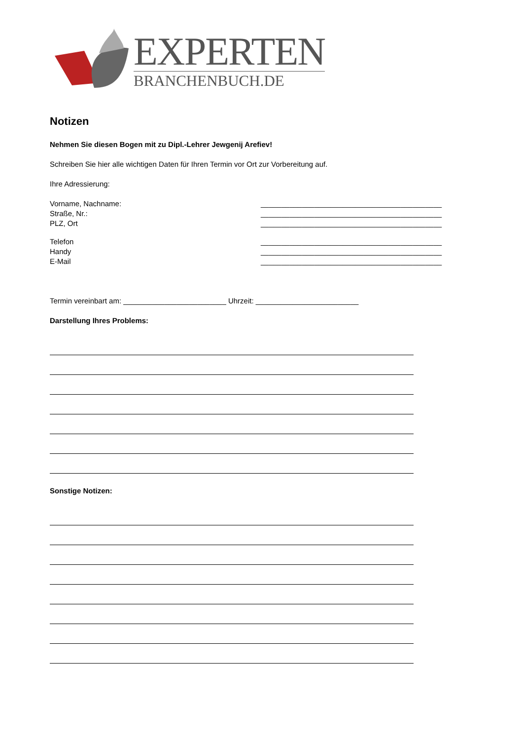EXPERTEN
BRANCHENBUCH.DE
Notizen
Nehmen Sie diesen Bogen mit zu Dipl.-Lehrer Jewgenij Arefiev!
Schreiben Sie hier alle wichtigen Daten für Ihren Termin vor Ort zur Vorbereitung auf.
Ihre Adressierung:
Vorname, Nachname: ____________________________________________
Straße, Nr.: ____________________________________________
PLZ, Ort ____________________________________________
Telefon ____________________________________________
Handy ____________________________________________
E-Mail ____________________________________________
Termin vereinbart am: _________________________ Uhrzeit: _________________________
Darstellung Ihres Problems:
Sonstige Notizen: